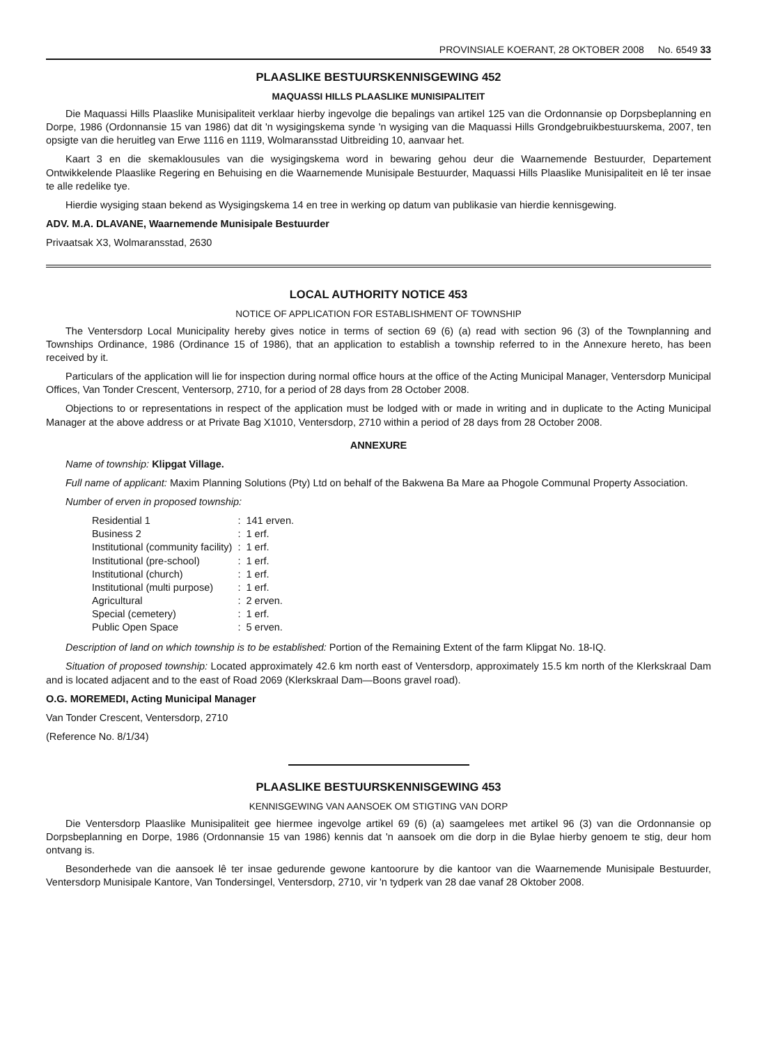PROVINSIALE KOERANT, 28 OKTOBER 2008 No. 6549 33
PLAASLIKE BESTUURSKENNISGEWING 452
MAQUASSI HILLS PLAASLIKE MUNISIPALITEIT
Die Maquassi Hills Plaaslike Munisipaliteit verklaar hierby ingevolge die bepalings van artikel 125 van die Ordonnansie op Dorpsbeplanning en Dorpe, 1986 (Ordonnansie 15 van 1986) dat dit 'n wysigingskema synde 'n wysiging van die Maquassi Hills Grondgebruikbestuurskema, 2007, ten opsigte van die heruitleg van Erwe 1116 en 1119, Wolmaransstad Uitbreiding 10, aanvaar het.
Kaart 3 en die skemaklousules van die wysigingskema word in bewaring gehou deur die Waarnemende Bestuurder, Departement Ontwikkelende Plaaslike Regering en Behuising en die Waarnemende Munisipale Bestuurder, Maquassi Hills Plaaslike Munisipaliteit en lê ter insae te alle redelike tye.
Hierdie wysiging staan bekend as Wysigingskema 14 en tree in werking op datum van publikasie van hierdie kennisgewing.
ADV. M.A. DLAVANE, Waarnemende Munisipale Bestuurder
Privaatsak X3, Wolmaransstad, 2630
LOCAL AUTHORITY NOTICE 453
NOTICE OF APPLICATION FOR ESTABLISHMENT OF TOWNSHIP
The Ventersdorp Local Municipality hereby gives notice in terms of section 69 (6) (a) read with section 96 (3) of the Townplanning and Townships Ordinance, 1986 (Ordinance 15 of 1986), that an application to establish a township referred to in the Annexure hereto, has been received by it.
Particulars of the application will lie for inspection during normal office hours at the office of the Acting Municipal Manager, Ventersdorp Municipal Offices, Van Tonder Crescent, Ventersorp, 2710, for a period of 28 days from 28 October 2008.
Objections to or representations in respect of the application must be lodged with or made in writing and in duplicate to the Acting Municipal Manager at the above address or at Private Bag X1010, Ventersdorp, 2710 within a period of 28 days from 28 October 2008.
ANNEXURE
Name of township: Klipgat Village.
Full name of applicant: Maxim Planning Solutions (Pty) Ltd on behalf of the Bakwena Ba Mare aa Phogole Communal Property Association.
Number of erven in proposed township:
| Residential 1 | : | 141 erven. |
| Business 2 | : | 1 erf. |
| Institutional (community facility) | : | 1 erf. |
| Institutional (pre-school) | : | 1 erf. |
| Institutional (church) | : | 1 erf. |
| Institutional (multi purpose) | : | 1 erf. |
| Agricultural | : | 2 erven. |
| Special (cemetery) | : | 1 erf. |
| Public Open Space | : | 5 erven. |
Description of land on which township is to be established: Portion of the Remaining Extent of the farm Klipgat No. 18-IQ.
Situation of proposed township: Located approximately 42.6 km north east of Ventersdorp, approximately 15.5 km north of the Klerkskraal Dam and is located adjacent and to the east of Road 2069 (Klerkskraal Dam—Boons gravel road).
O.G. MOREMEDI, Acting Municipal Manager
Van Tonder Crescent, Ventersdorp, 2710
(Reference No. 8/1/34)
PLAASLIKE BESTUURSKENNISGEWING 453
KENNISGEWING VAN AANSOEK OM STIGTING VAN DORP
Die Ventersdorp Plaaslike Munisipaliteit gee hiermee ingevolge artikel 69 (6) (a) saamgelees met artikel 96 (3) van die Ordonnansie op Dorpsbeplanning en Dorpe, 1986 (Ordonnansie 15 van 1986) kennis dat 'n aansoek om die dorp in die Bylae hierby genoem te stig, deur hom ontvang is.
Besonderhede van die aansoek lê ter insae gedurende gewone kantoorure by die kantoor van die Waarnemende Munisipale Bestuurder, Ventersdorp Munisipale Kantore, Van Tondersingel, Ventersdorp, 2710, vir 'n tydperk van 28 dae vanaf 28 Oktober 2008.